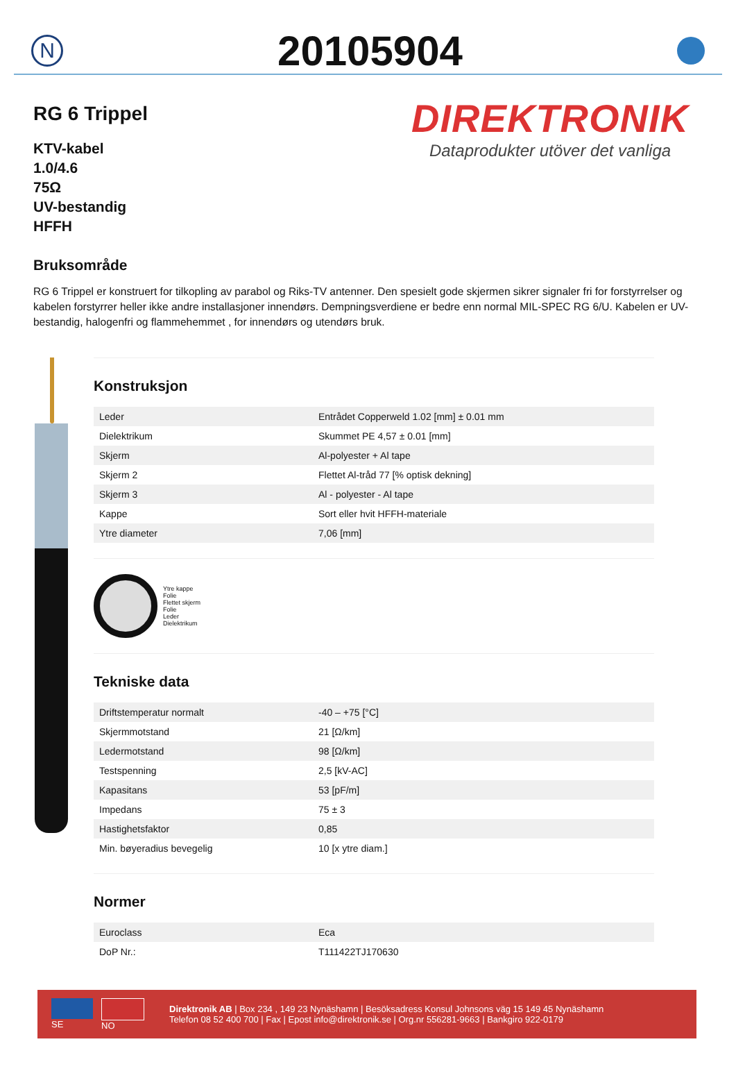N
20105904
RG 6 Trippel
KTV-kabel
1.0/4.6
75Ω
UV-bestandig
HFFH
DIREKTRONIK
Dataprodukter utöver det vanliga
Bruksområde
RG 6 Trippel er konstruert for tilkopling av parabol og Riks-TV antenner. Den spesielt gode skjermen sikrer signaler fri for forstyrrelser og kabelen forstyrrer heller ikke andre installasjoner innendørs. Dempningsverdiene er bedre enn normal MIL-SPEC RG 6/U. Kabelen er UV-bestandig, halogenfri og flammehemmet , for innendørs og utendørs bruk.
Konstruksjon
| Leder | Entrådet Copperweld 1.02 [mm] ± 0.01 mm |
| Dielektrikum | Skummet PE 4,57 ± 0.01 [mm] |
| Skjerm | Al-polyester + Al tape |
| Skjerm 2 | Flettet Al-tråd 77 [% optisk dekning] |
| Skjerm 3 | Al - polyester - Al tape |
| Kappe | Sort eller hvit HFFH-materiale |
| Ytre diameter | 7,06 [mm] |
Ytre kappe
Folie
Flettet skjerm
Folie
Leder
Dielektrikum
Tekniske data
| Driftstemperatur normalt | -40 – +75 [°C] |
| Skjermmotstand | 21 [Ω/km] |
| Ledermotstand | 98 [Ω/km] |
| Testspenning | 2,5 [kV-AC] |
| Kapasitans | 53 [pF/m] |
| Impedans | 75 ± 3 |
| Hastighetsfaktor | 0,85 |
| Min. bøyeradius bevegelig | 10 [x ytre diam.] |
Normer
| Euroclass | Eca |
| DoP Nr.: | T111422TJ170630 |
SE NO
Direktronik AB | Box 234 , 149 23 Nynäshamn | Besöksadress Konsul Johnsons väg 15 149 45 Nynäshamn
Telefon 08 52 400 700 | Fax | Epost info@direktronik.se | Org.nr 556281-9663 | Bankgiro 922-0179